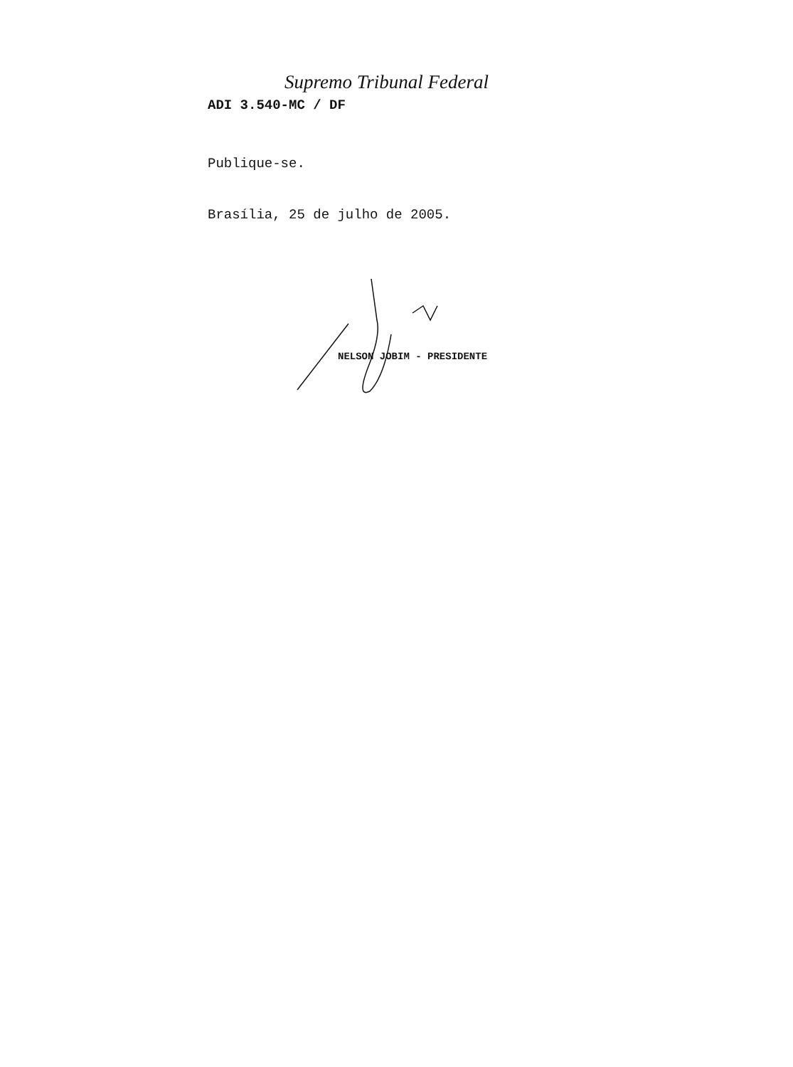Supremo Tribunal Federal
ADI 3.540-MC / DF
Publique-se.
Brasília, 25 de julho de 2005.
NELSON JOBIM - PRESIDENTE